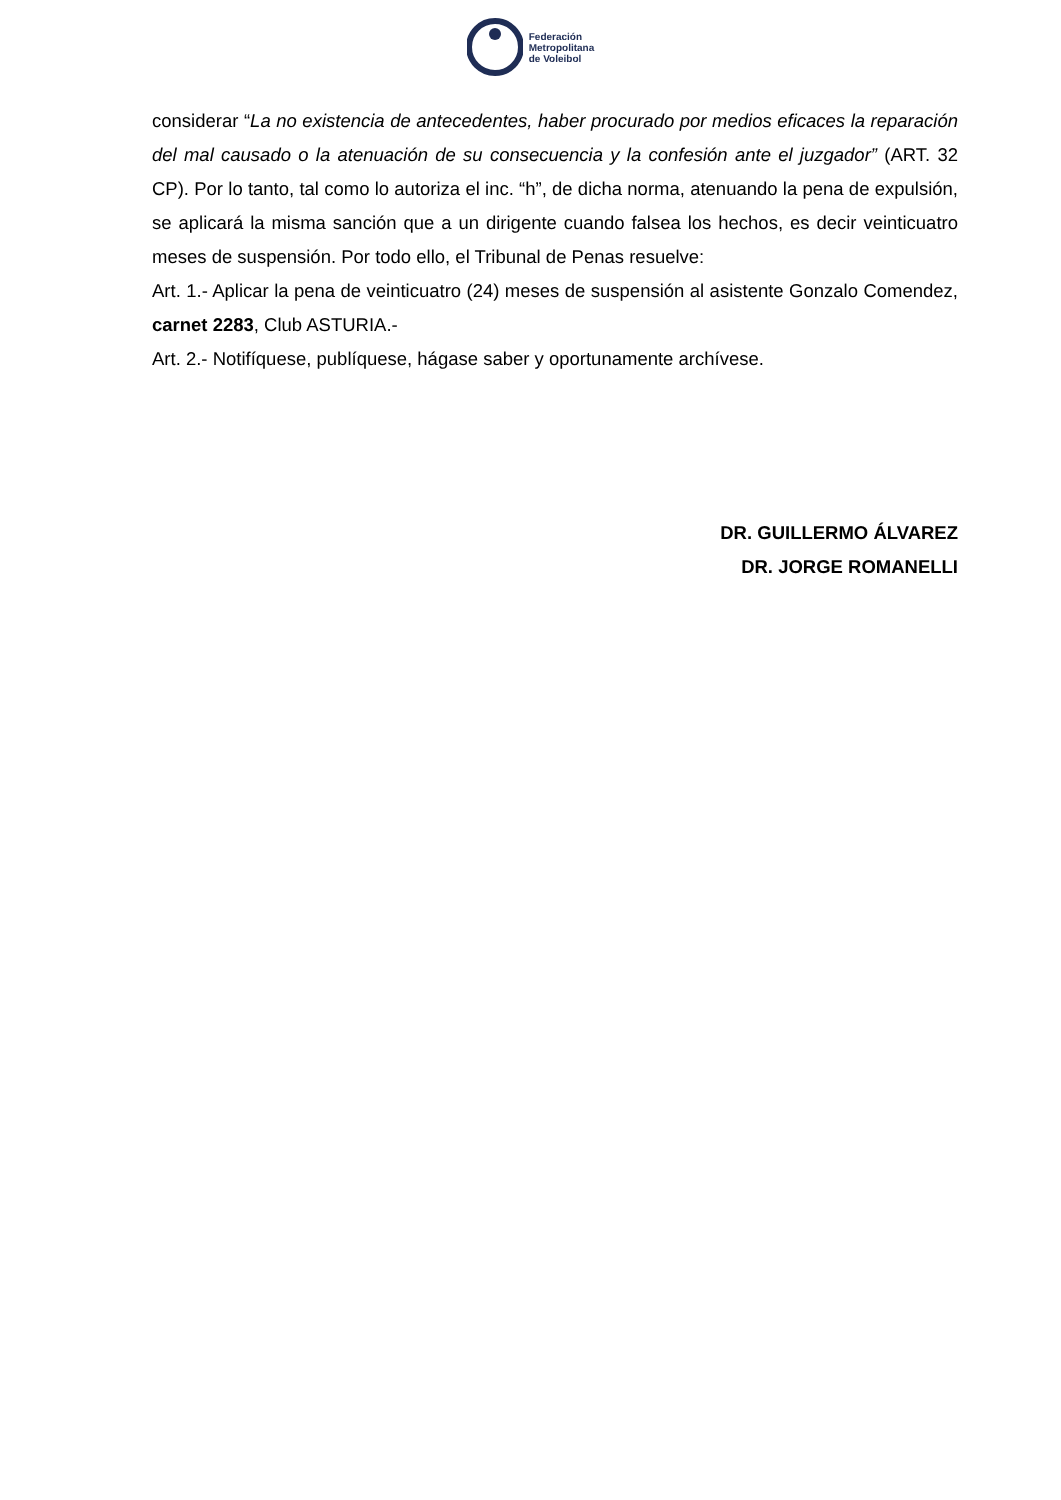Federación
Metropolitana
de Voleibol
considerar “La no existencia de antecedentes, haber procurado por medios eficaces la reparación del mal causado o la atenuación de su consecuencia y la confesión ante el juzgador” (ART. 32 CP). Por lo tanto, tal como lo autoriza el inc. “h”, de dicha norma, atenuando la pena de expulsión, se aplicará la misma sanción que a un dirigente cuando falsea los hechos, es decir veinticuatro meses de suspensión. Por todo ello, el Tribunal de Penas resuelve:
Art. 1.- Aplicar la pena de veinticuatro (24) meses de suspensión al asistente Gonzalo Comendez, carnet 2283, Club ASTURIA.-
Art. 2.- Notifíquese, publíquese, hágase saber y oportunamente archívese.
DR. GUILLERMO ÁLVAREZ
DR. JORGE ROMANELLI